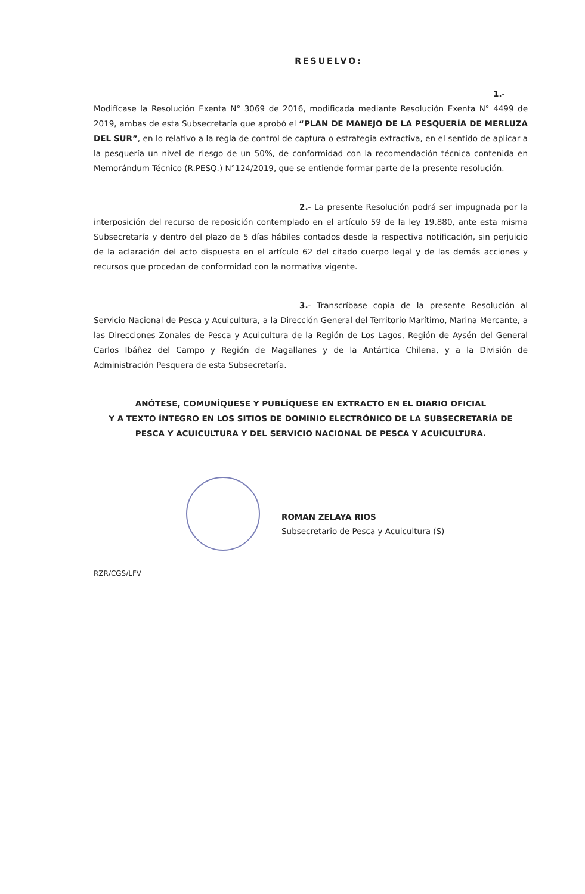RESUELVO:
1.- Modifícase la Resolución Exenta N° 3069 de 2016, modificada mediante Resolución Exenta N° 4499 de 2019, ambas de esta Subsecretaría que aprobó el “PLAN DE MANEJO DE LA PESQUERÍA DE MERLUZA DEL SUR”, en lo relativo a la regla de control de captura o estrategia extractiva, en el sentido de aplicar a la pesquería un nivel de riesgo de un 50%, de conformidad con la recomendación técnica contenida en Memorándum Técnico (R.PESQ.) N°124/2019, que se entiende formar parte de la presente resolución.
2.- La presente Resolución podrá ser impugnada por la interposición del recurso de reposición contemplado en el artículo 59 de la ley 19.880, ante esta misma Subsecretaría y dentro del plazo de 5 días hábiles contados desde la respectiva notificación, sin perjuicio de la aclaración del acto dispuesta en el artículo 62 del citado cuerpo legal y de las demás acciones y recursos que procedan de conformidad con la normativa vigente.
3.- Transcríbase copia de la presente Resolución al Servicio Nacional de Pesca y Acuicultura, a la Dirección General del Territorio Marítimo, Marina Mercante, a las Direcciones Zonales de Pesca y Acuicultura de la Región de Los Lagos, Región de Aysén del General Carlos Ibáñez del Campo y Región de Magallanes y de la Antártica Chilena, y a la División de Administración Pesquera de esta Subsecretaría.
ANÓTESE, COMUNÍQUESE Y PUBLÍQUESE EN EXTRACTO EN EL DIARIO OFICIAL
Y A TEXTO ÍNTEGRO EN LOS SITIOS DE DOMINIO ELECTRÓNICO DE LA SUBSECRETARÍA DE PESCA Y ACUICULTURA Y DEL SERVICIO NACIONAL DE PESCA Y ACUICULTURA.
ROMAN ZELAYA RIOS
Subsecretario de Pesca y Acuicultura (S)
RZR/CGS/LFV